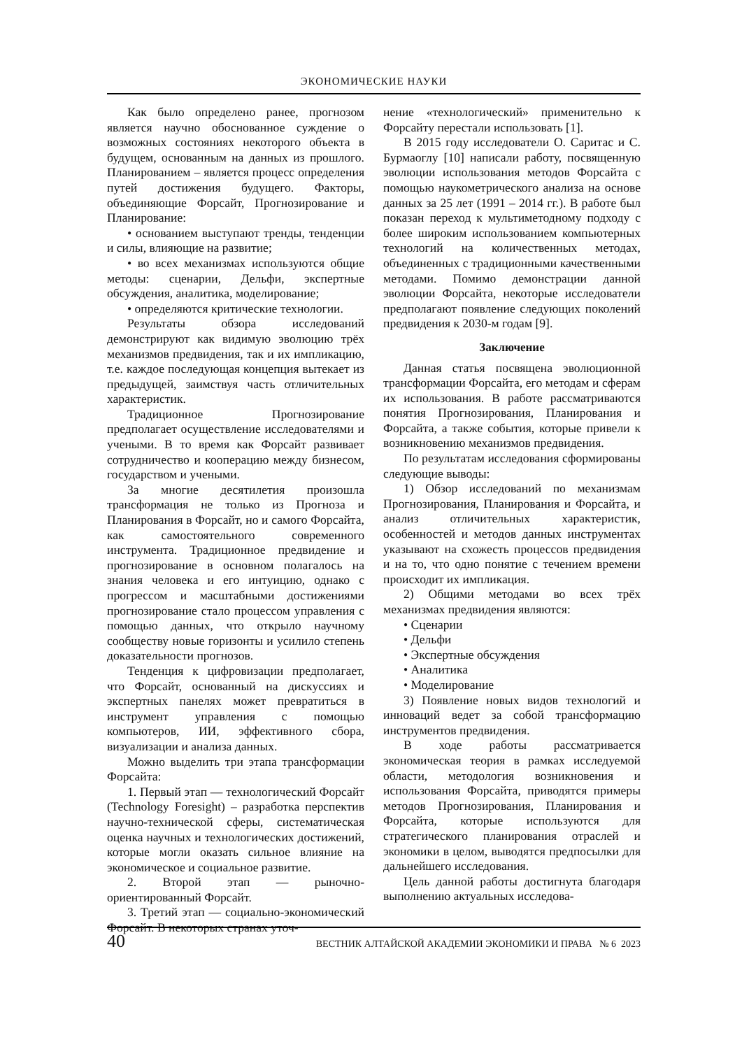ЭКОНОМИЧЕСКИЕ НАУКИ
Как было определено ранее, прогнозом является научно обоснованное суждение о возможных состояниях некоторого объекта в будущем, основанным на данных из прошлого. Планированием – является процесс определения путей достижения будущего. Факторы, объединяющие Форсайт, Прогнозирование и Планирование:
• основанием выступают тренды, тенденции и силы, влияющие на развитие;
• во всех механизмах используются общие методы: сценарии, Дельфи, экспертные обсуждения, аналитика, моделирование;
• определяются критические технологии.
Результаты обзора исследований демонстрируют как видимую эволюцию трёх механизмов предвидения, так и их импликацию, т.е. каждое последующая концепция вытекает из предыдущей, заимствуя часть отличительных характеристик.
Традиционное Прогнозирование предполагает осуществление исследователями и учеными. В то время как Форсайт развивает сотрудничество и кооперацию между бизнесом, государством и учеными.
За многие десятилетия произошла трансформация не только из Прогноза и Планирования в Форсайт, но и самого Форсайта, как самостоятельного современного инструмента. Традиционное предвидение и прогнозирование в основном полагалось на знания человека и его интуицию, однако с прогрессом и масштабными достижениями прогнозирование стало процессом управления с помощью данных, что открыло научному сообществу новые горизонты и усилило степень доказательности прогнозов.
Тенденция к цифровизации предполагает, что Форсайт, основанный на дискуссиях и экспертных панелях может превратиться в инструмент управления с помощью компьютеров, ИИ, эффективного сбора, визуализации и анализа данных.
Можно выделить три этапа трансформации Форсайта:
1. Первый этап — технологический Форсайт (Technology Foresight) – разработка перспектив научно-технической сферы, систематическая оценка научных и технологических достижений, которые могли оказать сильное влияние на экономическое и социальное развитие.
2. Второй этап — рыночно-ориентированный Форсайт.
3. Третий этап — социально-экономический Форсайт. В некоторых странах уточ-
нение «технологический» применительно к Форсайту перестали использовать [1].
В 2015 году исследователи О. Саритас и С. Бурмаоглу [10] написали работу, посвященную эволюции использования методов Форсайта с помощью наукометрического анализа на основе данных за 25 лет (1991 – 2014 гг.). В работе был показан переход к мультиметодному подходу с более широким использованием компьютерных технологий на количественных методах, объединенных с традиционными качественными методами. Помимо демонстрации данной эволюции Форсайта, некоторые исследователи предполагают появление следующих поколений предвидения к 2030-м годам [9].
Заключение
Данная статья посвящена эволюционной трансформации Форсайта, его методам и сферам их использования. В работе рассматриваются понятия Прогнозирования, Планирования и Форсайта, а также события, которые привели к возникновению механизмов предвидения.
По результатам исследования сформированы следующие выводы:
1) Обзор исследований по механизмам Прогнозирования, Планирования и Форсайта, и анализ отличительных характеристик, особенностей и методов данных инструментах указывают на схожесть процессов предвидения и на то, что одно понятие с течением времени происходит их импликация.
2) Общими методами во всех трёх механизмах предвидения являются:
• Сценарии
• Дельфи
• Экспертные обсуждения
• Аналитика
• Моделирование
3) Появление новых видов технологий и инноваций ведет за собой трансформацию инструментов предвидения.
В ходе работы рассматривается экономическая теория в рамках исследуемой области, методология возникновения и использования Форсайта, приводятся примеры методов Прогнозирования, Планирования и Форсайта, которые используются для стратегического планирования отраслей и экономики в целом, выводятся предпосылки для дальнейшего исследования.
Цель данной работы достигнута благодаря выполнению актуальных исследова-
40 ВЕСТНИК АЛТАЙСКОЙ АКАДЕМИИ ЭКОНОМИКИ И ПРАВА № 6 2023